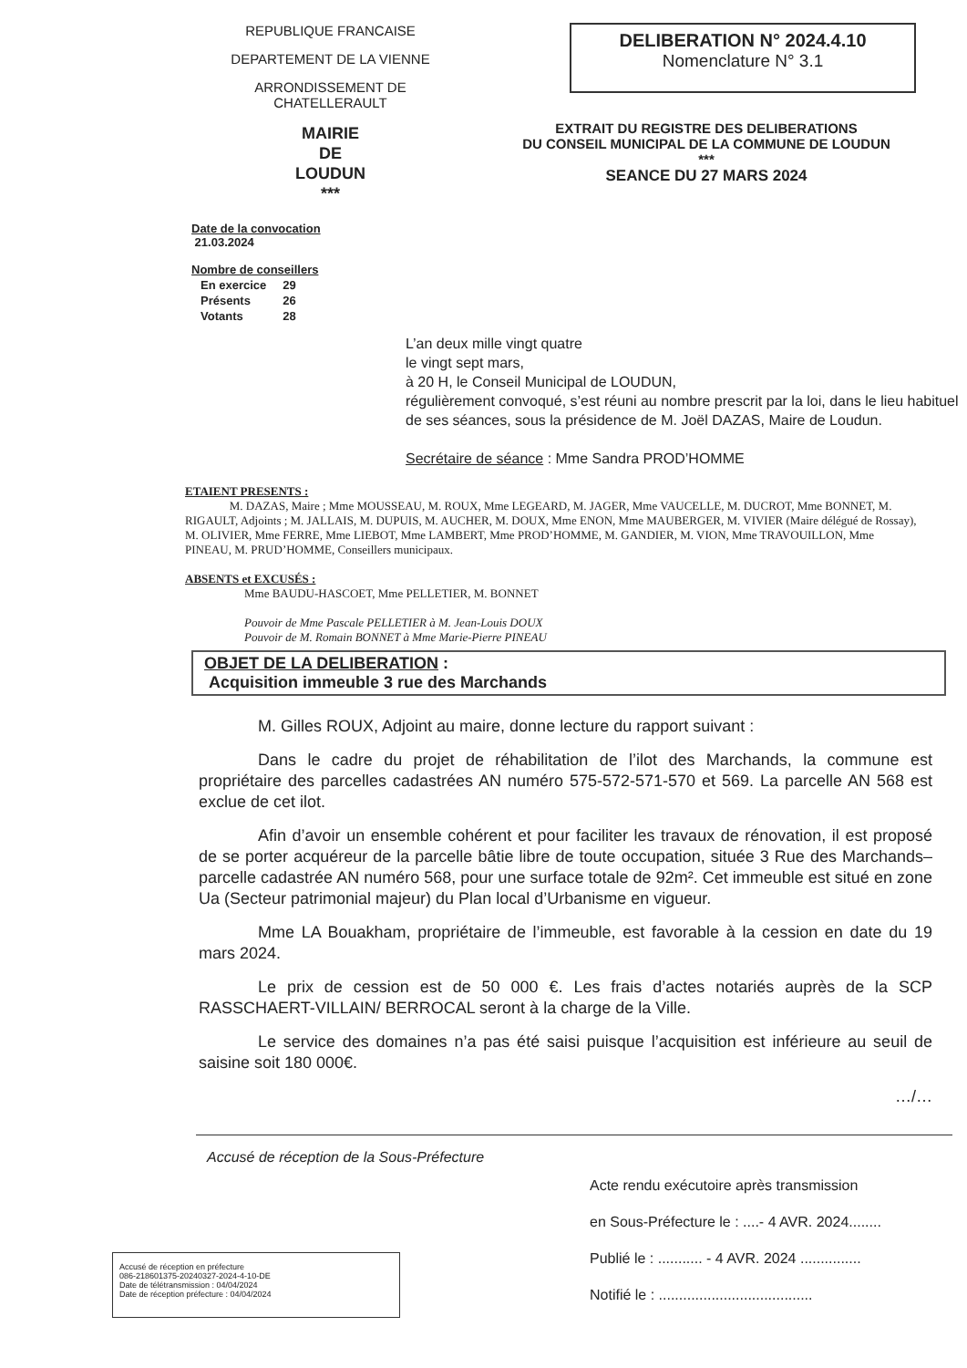REPUBLIQUE FRANCAISE
DEPARTEMENT DE LA VIENNE
ARRONDISSEMENT DE
CHATELLERAULT
MAIRIE
DE
LOUDUN
***
Date de la convocation
21.03.2024
Nombre de conseillers
| En exercice | 29 |
| Présents | 26 |
| Votants | 28 |
DELIBERATION N° 2024.4.10
Nomenclature N° 3.1
EXTRAIT DU REGISTRE DES DELIBERATIONS
DU CONSEIL MUNICIPAL DE LA COMMUNE DE LOUDUN
***
SEANCE DU 27 MARS 2024
L’an deux mille vingt quatre
le vingt sept mars,
à 20 H, le Conseil Municipal de LOUDUN,
régulièrement convoqué, s’est réuni au nombre prescrit par la loi, dans le lieu habituel de ses séances, sous la présidence de M. Joël DAZAS, Maire de Loudun.
Secrétaire de séance : Mme Sandra PROD’HOMME
ETAIENT PRESENTS :
M. DAZAS, Maire ; Mme MOUSSEAU, M. ROUX, Mme LEGEARD, M. JAGER, Mme VAUCELLE, M. DUCROT, Mme BONNET, M. RIGAULT, Adjoints ; M. JALLAIS, M. DUPUIS, M. AUCHER, M. DOUX, Mme ENON, Mme MAUBERGER, M. VIVIER (Maire délégué de Rossay), M. OLIVIER, Mme FERRE, Mme LIEBOT, Mme LAMBERT, Mme PROD’HOMME, M. GANDIER, M. VION, Mme TRAVOUILLON, Mme PINEAU, M. PRUD’HOMME, Conseillers municipaux.
ABSENTS et EXCUSÉS :
Mme BAUDU-HASCOET, Mme PELLETIER, M. BONNET
Pouvoir de Mme Pascale PELLETIER à M. Jean-Louis DOUX
Pouvoir de M. Romain BONNET à Mme Marie-Pierre PINEAU
OBJET DE LA DELIBERATION :
Acquisition immeuble 3 rue des Marchands
M. Gilles ROUX, Adjoint au maire, donne lecture du rapport suivant :
Dans le cadre du projet de réhabilitation de l’ilot des Marchands, la commune est propriétaire des parcelles cadastrées AN numéro 575-572-571-570 et 569. La parcelle AN 568 est exclue de cet ilot.
Afin d’avoir un ensemble cohérent et pour faciliter les travaux de rénovation, il est proposé de se porter acquéreur de la parcelle bâtie libre de toute occupation, située 3 Rue des Marchands– parcelle cadastrée AN numéro 568, pour une surface totale de 92m². Cet immeuble est situé en zone Ua (Secteur patrimonial majeur) du Plan local d’Urbanisme en vigueur.
Mme LA Bouakham, propriétaire de l’immeuble, est favorable à la cession en date du 19 mars 2024.
Le prix de cession est de 50 000 €. Les frais d’actes notariés auprès de la SCP RASSCHAERT-VILLAIN/ BERROCAL seront à la charge de la Ville.
Le service des domaines n’a pas été saisi puisque l’acquisition est inférieure au seuil de saisine soit 180 000€.
…/…
Accusé de réception de la Sous-Préfecture
Acte rendu exécutoire après transmission
en Sous-Préfecture le : ....- 4 AVR. 2024........
Publié le : ........... - 4 AVR. 2024 ...............
Notifié le : ......................................
Accusé de réception en préfecture
086-218601375-20240327-2024-4-10-DE
Date de télétransmission : 04/04/2024
Date de réception préfecture : 04/04/2024